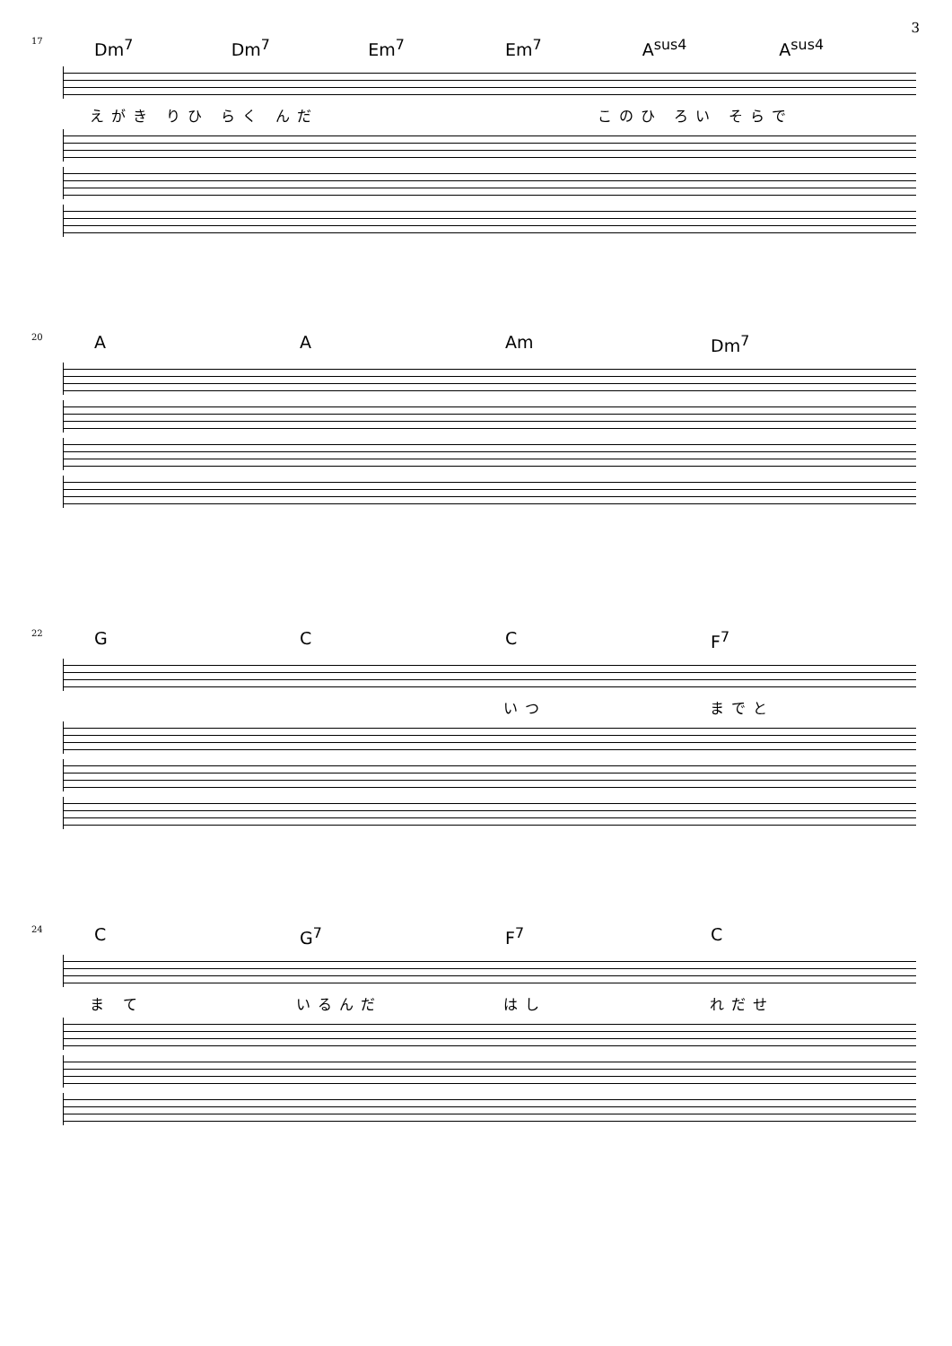3
17
Dm<sup>7</sup> Dm<sup>7</sup> Em<sup>7</sup> Em<sup>7</sup> A<sup>sus4</sup> A<sup>sus4</sup>
えがき りひ らく んだ この ひ ろい そらで
20
A A Am Dm<sup>7</sup>
22
G C C F<sup>7</sup>
いつ までと
24
C G<sup>7</sup> F<sup>7</sup> C
ま て いるんだ はし れだせ